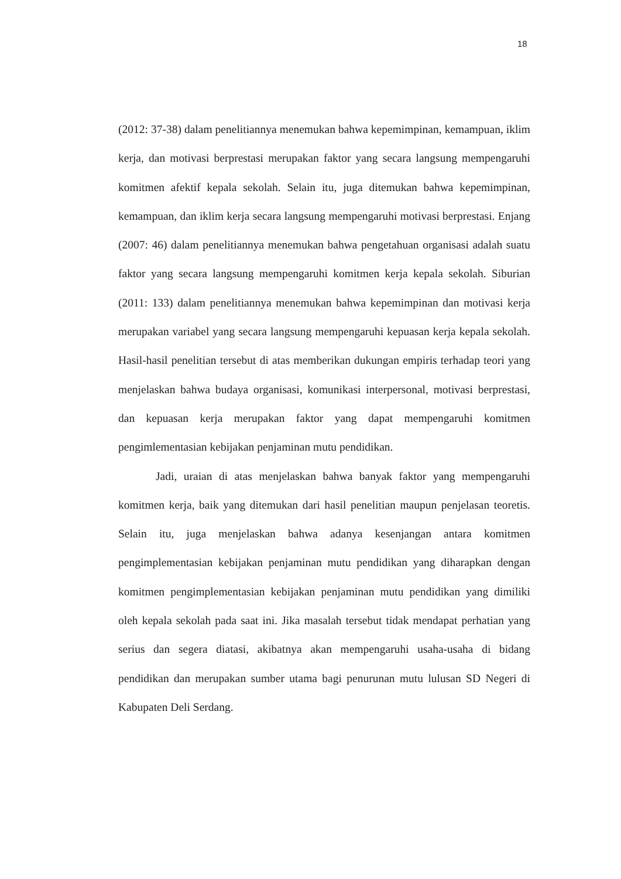18
(2012: 37-38) dalam penelitiannya menemukan bahwa kepemimpinan, kemampuan, iklim kerja, dan motivasi berprestasi merupakan faktor yang secara langsung mempengaruhi komitmen afektif kepala sekolah. Selain itu, juga ditemukan bahwa kepemimpinan, kemampuan, dan iklim kerja secara langsung mempengaruhi motivasi berprestasi. Enjang (2007: 46) dalam penelitiannya menemukan bahwa pengetahuan organisasi adalah suatu faktor yang secara langsung mempengaruhi komitmen kerja kepala sekolah. Siburian (2011: 133) dalam penelitiannya menemukan bahwa kepemimpinan dan motivasi kerja merupakan variabel yang secara langsung mempengaruhi kepuasan kerja kepala sekolah. Hasil-hasil penelitian tersebut di atas memberikan dukungan empiris terhadap teori yang menjelaskan bahwa budaya organisasi, komunikasi interpersonal, motivasi berprestasi, dan kepuasan kerja merupakan faktor yang dapat mempengaruhi komitmen pengimlementasian kebijakan penjaminan mutu pendidikan.
Jadi, uraian di atas menjelaskan bahwa banyak faktor yang mempengaruhi komitmen kerja, baik yang ditemukan dari hasil penelitian maupun penjelasan teoretis. Selain itu, juga menjelaskan bahwa adanya kesenjangan antara komitmen pengimplementasian kebijakan penjaminan mutu pendidikan yang diharapkan dengan komitmen pengimplementasian kebijakan penjaminan mutu pendidikan yang dimiliki oleh kepala sekolah pada saat ini. Jika masalah tersebut tidak mendapat perhatian yang serius dan segera diatasi, akibatnya akan mempengaruhi usaha-usaha di bidang pendidikan dan merupakan sumber utama bagi penurunan mutu lulusan SD Negeri di Kabupaten Deli Serdang.